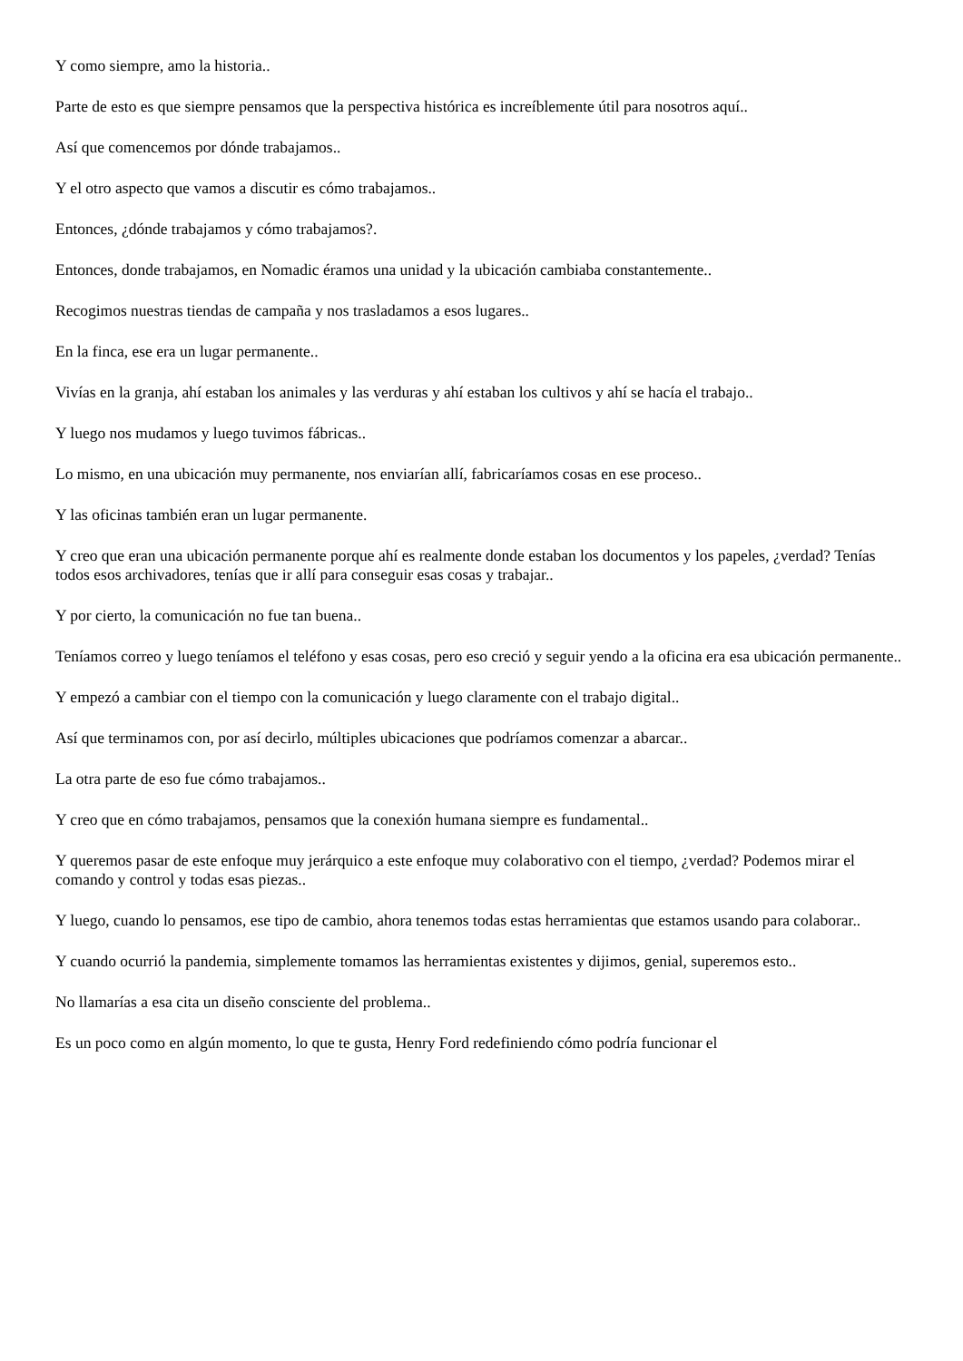Y como siempre, amo la historia..
Parte de esto es que siempre pensamos que la perspectiva histórica es increíblemente útil para nosotros aquí..
Así que comencemos por dónde trabajamos..
Y el otro aspecto que vamos a discutir es cómo trabajamos..
Entonces, ¿dónde trabajamos y cómo trabajamos?.
Entonces, donde trabajamos, en Nomadic éramos una unidad y la ubicación cambiaba constantemente..
Recogimos nuestras tiendas de campaña y nos trasladamos a esos lugares..
En la finca, ese era un lugar permanente..
Vivías en la granja, ahí estaban los animales y las verduras y ahí estaban los cultivos y ahí se hacía el trabajo..
Y luego nos mudamos y luego tuvimos fábricas..
Lo mismo, en una ubicación muy permanente, nos enviarían allí, fabricaríamos cosas en ese proceso..
Y las oficinas también eran un lugar permanente.
Y creo que eran una ubicación permanente porque ahí es realmente donde estaban los documentos y los papeles, ¿verdad? Tenías todos esos archivadores, tenías que ir allí para conseguir esas cosas y trabajar..
Y por cierto, la comunicación no fue tan buena..
Teníamos correo y luego teníamos el teléfono y esas cosas, pero eso creció y seguir yendo a la oficina era esa ubicación permanente..
Y empezó a cambiar con el tiempo con la comunicación y luego claramente con el trabajo digital..
Así que terminamos con, por así decirlo, múltiples ubicaciones que podríamos comenzar a abarcar..
La otra parte de eso fue cómo trabajamos..
Y creo que en cómo trabajamos, pensamos que la conexión humana siempre es fundamental..
Y queremos pasar de este enfoque muy jerárquico a este enfoque muy colaborativo con el tiempo, ¿verdad? Podemos mirar el comando y control y todas esas piezas..
Y luego, cuando lo pensamos, ese tipo de cambio, ahora tenemos todas estas herramientas que estamos usando para colaborar..
Y cuando ocurrió la pandemia, simplemente tomamos las herramientas existentes y dijimos, genial, superemos esto..
No llamarías a esa cita un diseño consciente del problema..
Es un poco como en algún momento, lo que te gusta, Henry Ford redefiniendo cómo podría funcionar el